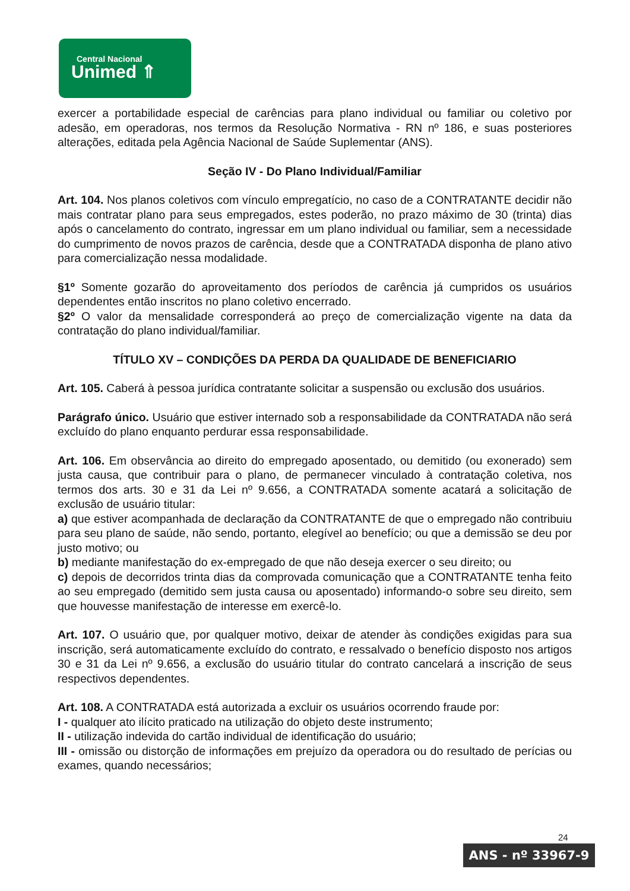Central Nacional
Unimed ⇑
exercer a portabilidade especial de carências para plano individual ou familiar ou coletivo por adesão, em operadoras, nos termos da Resolução Normativa - RN nº 186, e suas posteriores alterações, editada pela Agência Nacional de Saúde Suplementar (ANS).
Seção IV - Do Plano Individual/Familiar
Art. 104. Nos planos coletivos com vínculo empregatício, no caso de a CONTRATANTE decidir não mais contratar plano para seus empregados, estes poderão, no prazo máximo de 30 (trinta) dias após o cancelamento do contrato, ingressar em um plano individual ou familiar, sem a necessidade do cumprimento de novos prazos de carência, desde que a CONTRATADA disponha de plano ativo para comercialização nessa modalidade.
§1º Somente gozarão do aproveitamento dos períodos de carência já cumpridos os usuários dependentes então inscritos no plano coletivo encerrado.
§2º O valor da mensalidade corresponderá ao preço de comercialização vigente na data da contratação do plano individual/familiar.
TÍTULO XV – CONDIÇÕES DA PERDA DA QUALIDADE DE BENEFICIARIO
Art. 105. Caberá à pessoa jurídica contratante solicitar a suspensão ou exclusão dos usuários.
Parágrafo único. Usuário que estiver internado sob a responsabilidade da CONTRATADA não será excluído do plano enquanto perdurar essa responsabilidade.
Art. 106. Em observância ao direito do empregado aposentado, ou demitido (ou exonerado) sem justa causa, que contribuir para o plano, de permanecer vinculado à contratação coletiva, nos termos dos arts. 30 e 31 da Lei nº 9.656, a CONTRATADA somente acatará a solicitação de exclusão de usuário titular:
a) que estiver acompanhada de declaração da CONTRATANTE de que o empregado não contribuiu para seu plano de saúde, não sendo, portanto, elegível ao benefício; ou que a demissão se deu por justo motivo; ou
b) mediante manifestação do ex-empregado de que não deseja exercer o seu direito; ou
c) depois de decorridos trinta dias da comprovada comunicação que a CONTRATANTE tenha feito ao seu empregado (demitido sem justa causa ou aposentado) informando-o sobre seu direito, sem que houvesse manifestação de interesse em exercê-lo.
Art. 107. O usuário que, por qualquer motivo, deixar de atender às condições exigidas para sua inscrição, será automaticamente excluído do contrato, e ressalvado o benefício disposto nos artigos 30 e 31 da Lei nº 9.656, a exclusão do usuário titular do contrato cancelará a inscrição de seus respectivos dependentes.
Art. 108. A CONTRATADA está autorizada a excluir os usuários ocorrendo fraude por:
I - qualquer ato ilícito praticado na utilização do objeto deste instrumento;
II - utilização indevida do cartão individual de identificação do usuário;
III - omissão ou distorção de informações em prejuízo da operadora ou do resultado de perícias ou exames, quando necessários;
24
ANS - nº 33967-9